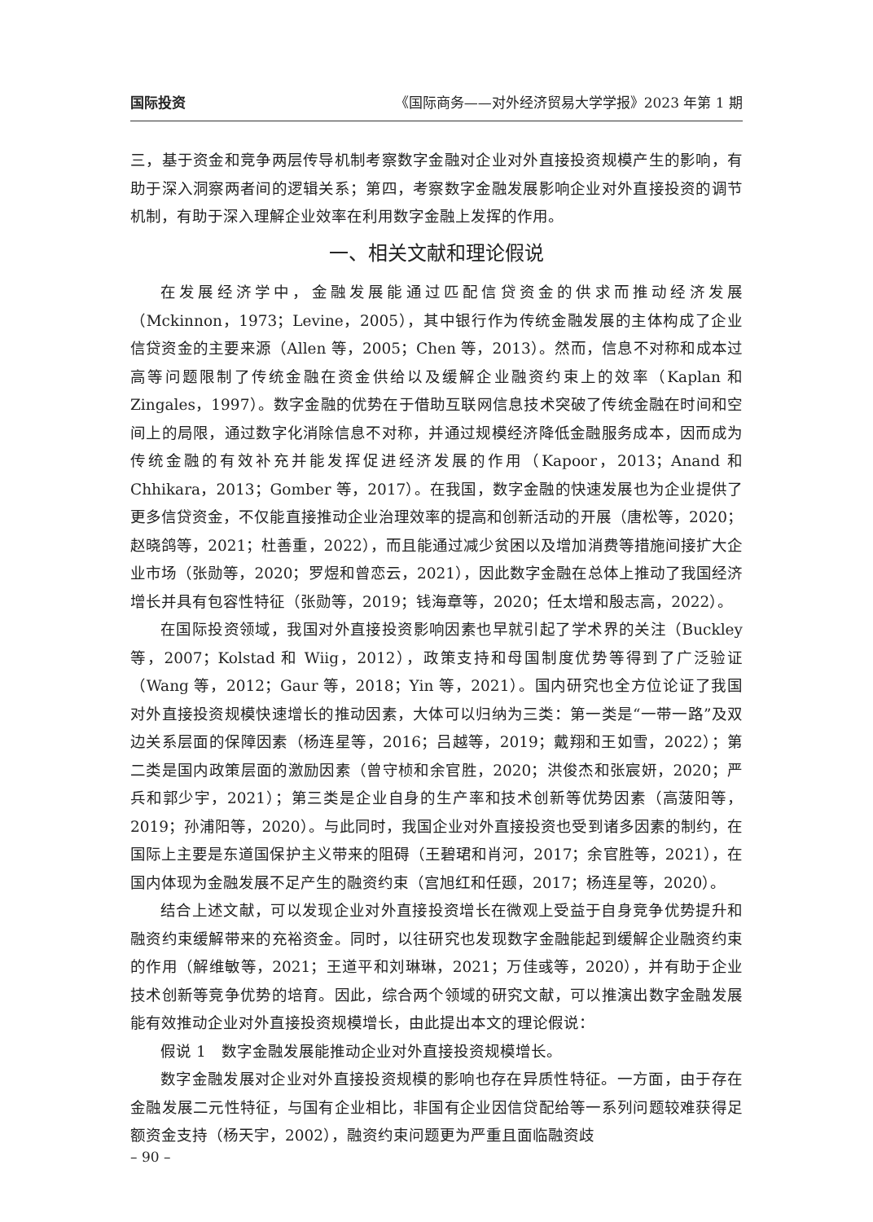国际投资 《国际商务——对外经济贸易大学学报》2023 年第 1 期
三，基于资金和竞争两层传导机制考察数字金融对企业对外直接投资规模产生的影响，有助于深入洞察两者间的逻辑关系；第四，考察数字金融发展影响企业对外直接投资的调节机制，有助于深入理解企业效率在利用数字金融上发挥的作用。
一、相关文献和理论假说
在发展经济学中，金融发展能通过匹配信贷资金的供求而推动经济发展（Mckinnon，1973；Levine，2005），其中银行作为传统金融发展的主体构成了企业信贷资金的主要来源（Allen 等，2005；Chen 等，2013）。然而，信息不对称和成本过高等问题限制了传统金融在资金供给以及缓解企业融资约束上的效率（Kaplan 和 Zingales，1997）。数字金融的优势在于借助互联网信息技术突破了传统金融在时间和空间上的局限，通过数字化消除信息不对称，并通过规模经济降低金融服务成本，因而成为传统金融的有效补充并能发挥促进经济发展的作用（Kapoor，2013；Anand 和 Chhikara，2013；Gomber 等，2017）。在我国，数字金融的快速发展也为企业提供了更多信贷资金，不仅能直接推动企业治理效率的提高和创新活动的开展（唐松等，2020；赵晓鸽等，2021；杜善重，2022），而且能通过减少贫困以及增加消费等措施间接扩大企业市场（张勋等，2020；罗煜和曾恋云，2021），因此数字金融在总体上推动了我国经济增长并具有包容性特征（张勋等，2019；钱海章等，2020；任太增和殷志高，2022）。
在国际投资领域，我国对外直接投资影响因素也早就引起了学术界的关注（Buckley 等，2007；Kolstad 和 Wiig，2012），政策支持和母国制度优势等得到了广泛验证（Wang 等，2012；Gaur 等，2018；Yin 等，2021）。国内研究也全方位论证了我国对外直接投资规模快速增长的推动因素，大体可以归纳为三类：第一类是“一带一路”及双边关系层面的保障因素（杨连星等，2016；吕越等，2019；戴翔和王如雪，2022）；第二类是国内政策层面的激励因素（曾守桢和余官胜，2020；洪俊杰和张宸妍，2020；严兵和郭少宇，2021）；第三类是企业自身的生产率和技术创新等优势因素（高菠阳等，2019；孙浦阳等，2020）。与此同时，我国企业对外直接投资也受到诸多因素的制约，在国际上主要是东道国保护主义带来的阻碍（王碧珺和肖河，2017；余官胜等，2021），在国内体现为金融发展不足产生的融资约束（宫旭红和任颋，2017；杨连星等，2020）。
结合上述文献，可以发现企业对外直接投资增长在微观上受益于自身竞争优势提升和融资约束缓解带来的充裕资金。同时，以往研究也发现数字金融能起到缓解企业融资约束的作用（解维敏等，2021；王道平和刘琳琳，2021；万佳彧等，2020），并有助于企业技术创新等竞争优势的培育。因此，综合两个领域的研究文献，可以推演出数字金融发展能有效推动企业对外直接投资规模增长，由此提出本文的理论假说：
假说 1　数字金融发展能推动企业对外直接投资规模增长。
数字金融发展对企业对外直接投资规模的影响也存在异质性特征。一方面，由于存在金融发展二元性特征，与国有企业相比，非国有企业因信贷配给等一系列问题较难获得足额资金支持（杨天宇，2002），融资约束问题更为严重且面临融资歧
– 90 –